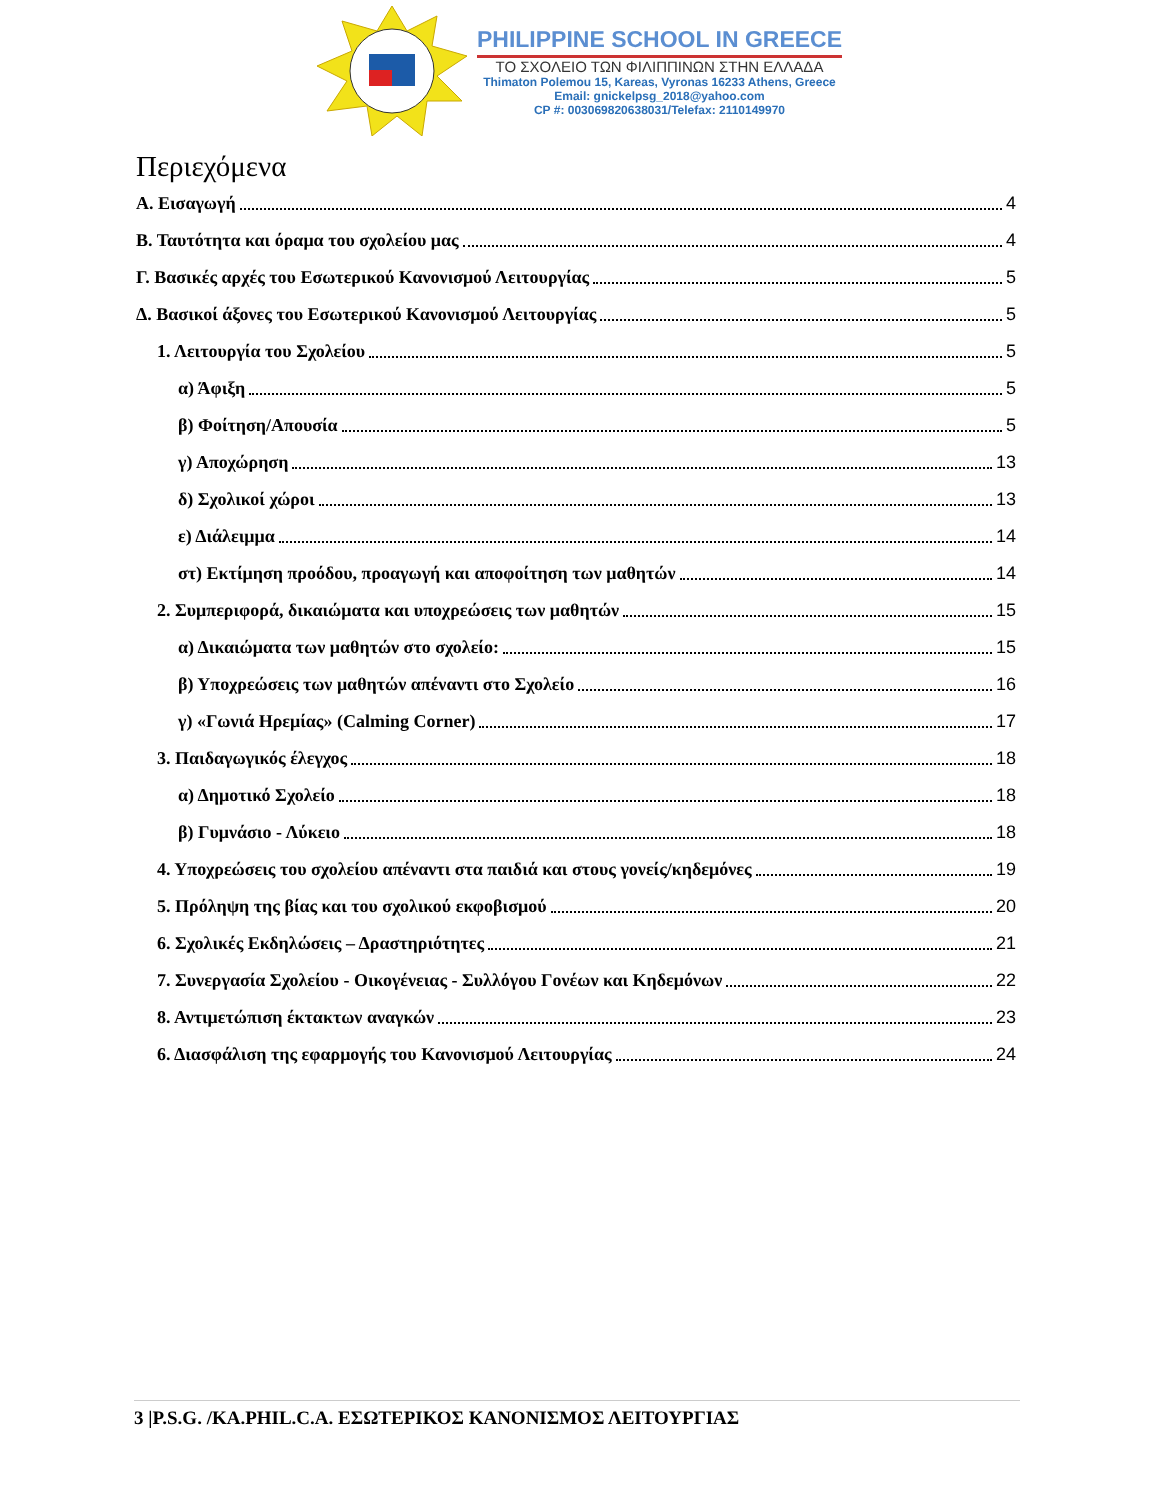PHILIPPINE SCHOOL IN GREECE
ΤΟ ΣΧΟΛΕΙΟ ΤΩΝ ΦΙΛΙΠΠΙΝΩΝ ΣΤΗΝ ΕΛΛΑΔΑ
Thimaton Polemou 15, Kareas, Vyronas 16233 Athens, Greece
Email: gnickelpsg_2018@yahoo.com
CP #: 003069820638031/Telefax: 2110149970
Περιεχόμενα
Α. Εισαγωγή 4
Β. Ταυτότητα και όραμα του σχολείου μας 4
Γ. Βασικές αρχές του Εσωτερικού Κανονισμού Λειτουργίας 5
Δ. Βασικοί άξονες του Εσωτερικού Κανονισμού Λειτουργίας 5
1. Λειτουργία του Σχολείου 5
α) Άφιξη 5
β) Φοίτηση/Απουσία 5
γ) Αποχώρηση 13
δ) Σχολικοί χώροι 13
ε) Διάλειμμα 14
στ) Εκτίμηση προόδου, προαγωγή και αποφοίτηση των μαθητών 14
2. Συμπεριφορά, δικαιώματα και υποχρεώσεις των μαθητών 15
α) Δικαιώματα των μαθητών στο σχολείο: 15
β) Υποχρεώσεις των μαθητών απέναντι στο Σχολείο 16
γ) «Γωνιά Ηρεμίας» (Calming Corner) 17
3. Παιδαγωγικός έλεγχος 18
α) Δημοτικό Σχολείο 18
β) Γυμνάσιο - Λύκειο 18
4. Υποχρεώσεις του σχολείου απέναντι στα παιδιά και στους γονείς/κηδεμόνες 19
5. Πρόληψη της βίας και του σχολικού εκφοβισμού 20
6. Σχολικές Εκδηλώσεις – Δραστηριότητες 21
7. Συνεργασία Σχολείου - Οικογένειας - Συλλόγου Γονέων και Κηδεμόνων 22
8. Αντιμετώπιση έκτακτων αναγκών 23
6. Διασφάλιση της εφαρμογής του Κανονισμού Λειτουργίας 24
3 |P.S.G. /KA.PHIL.C.A. ΕΣΩΤΕΡΙΚΟΣ ΚΑΝΟΝΙΣΜΟΣ ΛΕΙΤΟΥΡΓΙΑΣ